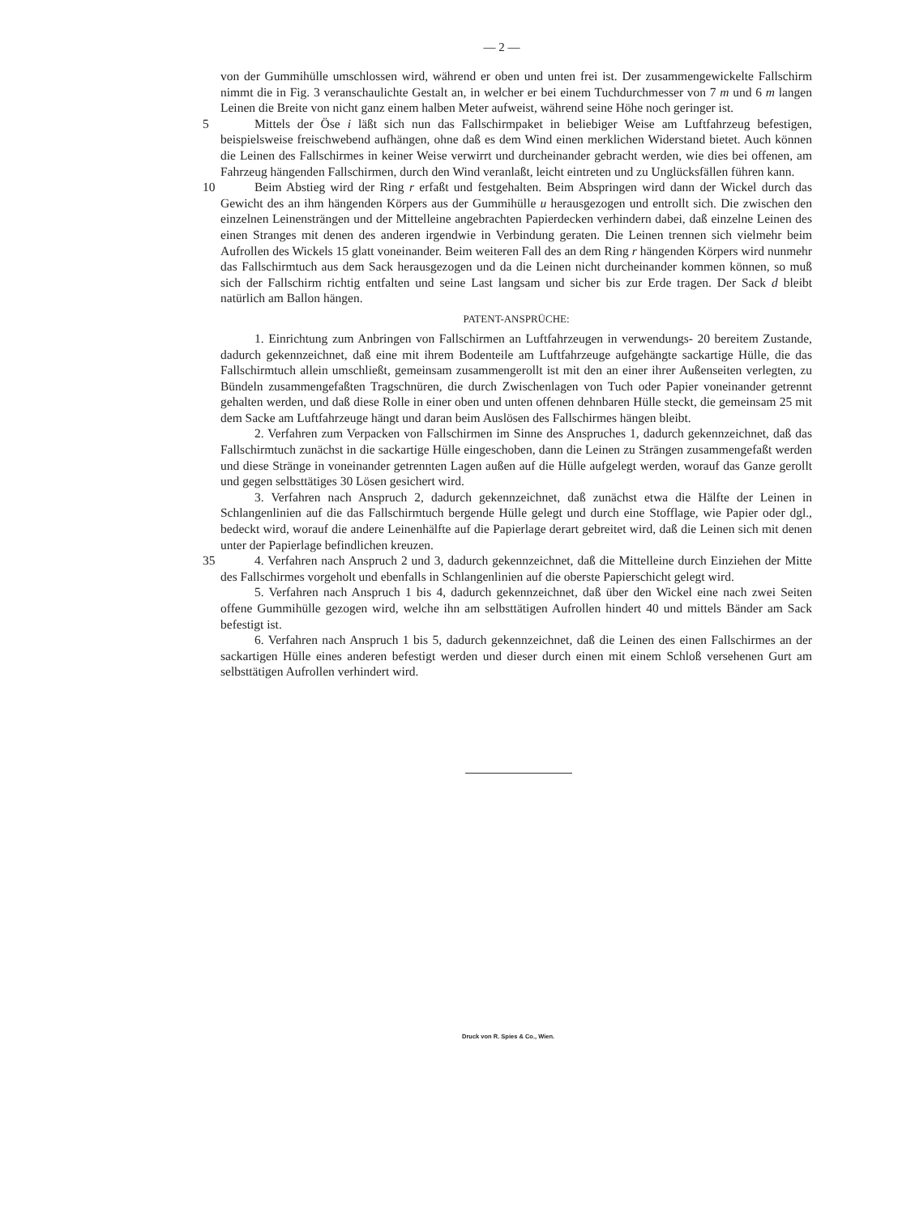— 2 —
von der Gummihülle umschlossen wird, während er oben und unten frei ist. Der zusammengewickelte Fallschirm nimmt die in Fig. 3 veranschaulichte Gestalt an, in welcher er bei einem Tuchdurchmesser von 7 m und 6 m langen Leinen die Breite von nicht ganz einem halben Meter aufweist, während seine Höhe noch geringer ist.
5 Mittels der Öse i läßt sich nun das Fallschirmpaket in beliebiger Weise am Luftfahrzeug befestigen, beispielsweise freischwebend aufhängen, ohne daß es dem Wind einen merklichen Widerstand bietet. Auch können die Leinen des Fallschirmes in keiner Weise verwirrt und durcheinander gebracht werden, wie dies bei offenen, am Fahrzeug hängenden Fallschirmen, durch den Wind veranlaßt, leicht eintreten und zu Unglücksfällen führen kann.
10 Beim Abstieg wird der Ring r erfaßt und festgehalten. Beim Abspringen wird dann der Wickel durch das Gewicht des an ihm hängenden Körpers aus der Gummihülle u herausgezogen und entrollt sich. Die zwischen den einzelnen Leinensträngen und der Mittelleine angebrachten Papierdecken verhindern dabei, daß einzelne Leinen des einen Stranges mit denen des anderen irgendwie in Verbindung geraten. Die Leinen trennen sich vielmehr beim Aufrollen des Wickels 15 glatt voneinander. Beim weiteren Fall des an dem Ring r hängenden Körpers wird nunmehr das Fallschirmtuch aus dem Sack herausgezogen und da die Leinen nicht durcheinander kommen können, so muß sich der Fallschirm richtig entfalten und seine Last langsam und sicher bis zur Erde tragen. Der Sack d bleibt natürlich am Ballon hängen.
PATENT-ANSPRÜCHE:
1. Einrichtung zum Anbringen von Fallschirmen an Luftfahrzeugen in verwendungs- 20 bereitem Zustande, dadurch gekennzeichnet, daß eine mit ihrem Bodenteile am Luftfahrzeuge aufgehängte sackartige Hülle, die das Fallschirmtuch allein umschließt, gemeinsam zusammengerollt ist mit den an einer ihrer Außenseiten verlegten, zu Bündeln zusammengefaßten Tragschnüren, die durch Zwischenlagen von Tuch oder Papier voneinander getrennt gehalten werden, und daß diese Rolle in einer oben und unten offenen dehnbaren Hülle steckt, die gemeinsam 25 mit dem Sacke am Luftfahrzeuge hängt und daran beim Auslösen des Fallschirmes hängen bleibt.
2. Verfahren zum Verpacken von Fallschirmen im Sinne des Anspruches 1, dadurch gekennzeichnet, daß das Fallschirmtuch zunächst in die sackartige Hülle eingeschoben, dann die Leinen zu Strängen zusammengefaßt werden und diese Stränge in voneinander getrennten Lagen außen auf die Hülle aufgelegt werden, worauf das Ganze gerollt und gegen selbsttätiges 30 Lösen gesichert wird.
3. Verfahren nach Anspruch 2, dadurch gekennzeichnet, daß zunächst etwa die Hälfte der Leinen in Schlangenlinien auf die das Fallschirmtuch bergende Hülle gelegt und durch eine Stofflage, wie Papier oder dgl., bedeckt wird, worauf die andere Leinenhälfte auf die Papierlage derart gebreitet wird, daß die Leinen sich mit denen unter der Papierlage befindlichen kreuzen.
35 4. Verfahren nach Anspruch 2 und 3, dadurch gekennzeichnet, daß die Mittelleine durch Einziehen der Mitte des Fallschirmes vorgeholt und ebenfalls in Schlangenlinien auf die oberste Papierschicht gelegt wird.
5. Verfahren nach Anspruch 1 bis 4, dadurch gekennzeichnet, daß über den Wickel eine nach zwei Seiten offene Gummihülle gezogen wird, welche ihn am selbsttätigen Aufrollen hindert 40 und mittels Bänder am Sack befestigt ist.
6. Verfahren nach Anspruch 1 bis 5, dadurch gekennzeichnet, daß die Leinen des einen Fallschirmes an der sackartigen Hülle eines anderen befestigt werden und dieser durch einen mit einem Schloß versehenen Gurt am selbsttätigen Aufrollen verhindert wird.
Druck von R. Spies & Co., Wien.